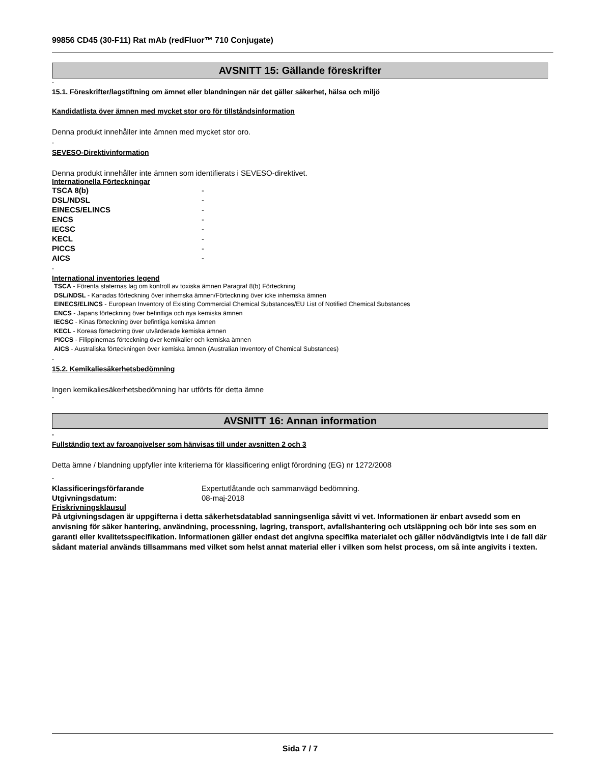99856 CD45 (30-F11) Rat mAb (redFluor™ 710 Conjugate)
AVSNITT 15: Gällande föreskrifter
-
15.1. Föreskrifter/lagstiftning om ämnet eller blandningen när det gäller säkerhet, hälsa och miljö
Kandidatlista över ämnen med mycket stor oro för tillståndsinformation
Denna produkt innehåller inte ämnen med mycket stor oro.
-
SEVESO-Direktivinformation
Denna produkt innehåller inte ämnen som identifierats i SEVESO-direktivet.
Internationella Förteckningar
| TSCA 8(b) | - |
| DSL/NDSL | - |
| EINECS/ELINCS | - |
| ENCS | - |
| IECSC | - |
| KECL | - |
| PICCS | - |
| AICS | - |
-
International inventories legend
TSCA - Förenta staternas lag om kontroll av toxiska ämnen Paragraf 8(b) Förteckning
DSL/NDSL - Kanadas förteckning över inhemska ämnen/Förteckning över icke inhemska ämnen
EINECS/ELINCS - European Inventory of Existing Commercial Chemical Substances/EU List of Notified Chemical Substances
ENCS - Japans förteckning över befintliga och nya kemiska ämnen
IECSC - Kinas förteckning över befintliga kemiska ämnen
KECL - Koreas förteckning över utvärderade kemiska ämnen
PICCS - Filippinernas förteckning över kemikalier och kemiska ämnen
AICS - Australiska förteckningen över kemiska ämnen (Australian Inventory of Chemical Substances)
-
15.2. Kemikaliesäkerhetsbedömning
Ingen kemikaliesäkerhetsbedömning har utförts för detta ämne
-
AVSNITT 16: Annan information
-
Fullständig text av faroangivelser som hänvisas till under avsnitten 2 och 3
Detta ämne / blandning uppfyller inte kriterierna för klassificering enligt förordning (EG) nr 1272/2008
-
| Klassificeringsförfarande | Expertutlåtande och sammanvägd bedömning. |
| Utgivningsdatum: | 08-maj-2018 |
Friskrivningsklausul
På utgivningsdagen är uppgifterna i detta säkerhetsdatablad sanningsenliga såvitt vi vet. Informationen är enbart avsedd som en anvisning för säker hantering, användning, processning, lagring, transport, avfallshantering och utsläppning och bör inte ses som en garanti eller kvalitetsspecifikation. Informationen gäller endast det angivna specifika materialet och gäller nödvändigtvis inte i de fall där sådant material används tillsammans med vilket som helst annat material eller i vilken som helst process, om så inte angivits i texten.
Sida 7 / 7